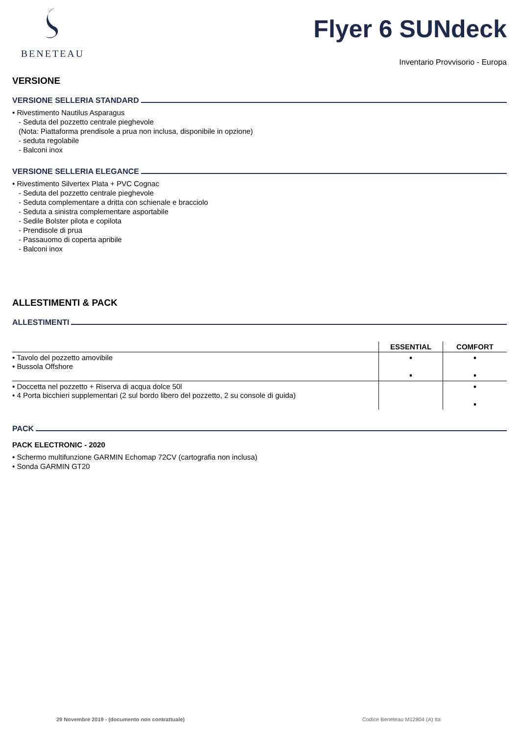BENETEAU
Flyer 6 SUNdeck
Inventario Provvisorio - Europa
VERSIONE
VERSIONE SELLERIA STANDARD
• Rivestimento Nautilus Asparagus
- Seduta del pozzetto centrale pieghevole
(Nota: Piattaforma prendisole a prua non inclusa, disponibile in opzione)
- seduta regolabile
- Balconi inox
VERSIONE SELLERIA ELEGANCE
• Rivestimento Silvertex Plata + PVC Cognac
- Seduta del pozzetto centrale pieghevole
- Seduta complementare a dritta con schienale e bracciolo
- Seduta a sinistra complementare asportabile
- Sedile Bolster pilota e copilota
- Prendisole di prua
- Passauomo di coperta apribile
- Balconi inox
ALLESTIMENTI & PACK
ALLESTIMENTI
| | ESSENTIAL | COMFORT |
| --- | --- | --- |
| • Tavolo del pozzetto amovibile • Bussola Offshore | ■ ■ | ■ ■ |
| • Doccetta nel pozzetto + Riserva di acqua dolce 50l • 4 Porta bicchieri supplementari (2 sul bordo libero del pozzetto, 2 su console di guida) | | ■ ■ |
PACK
PACK ELECTRONIC - 2020
• Schermo multifunzione GARMIN Echomap 72CV (cartografia non inclusa)
• Sonda GARMIN GT20
29 Novembre 2019 - (documento non contrattuale) Codice Beneteau M12804 (A) Ita